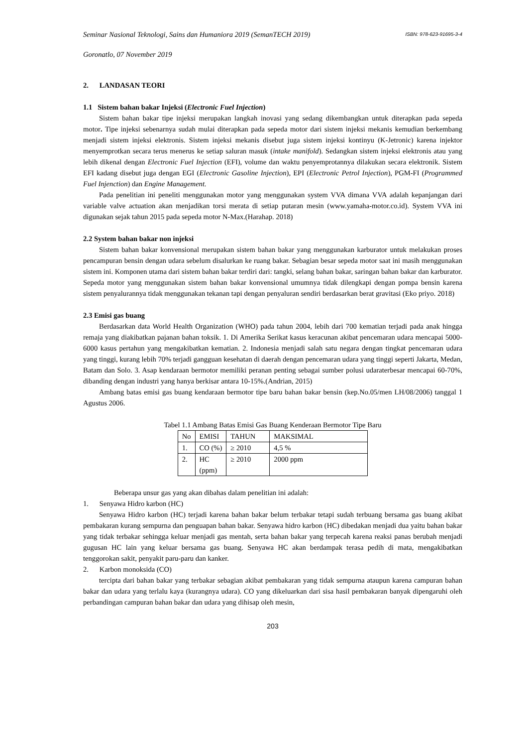Seminar Nasional Teknologi, Sains dan Humaniora 2019 (SemanTECH 2019) ISBN: 978-623-91695-3-4
Goronatlo, 07 November 2019
2. LANDASAN TEORI
1.1 Sistem bahan bakar Injeksi (Electronic Fuel Injection)
Sistem bahan bakar tipe injeksi merupakan langkah inovasi yang sedang dikembangkan untuk diterapkan pada sepeda motor. Tipe injeksi sebenarnya sudah mulai diterapkan pada sepeda motor dari sistem injeksi mekanis kemudian berkembang menjadi sistem injeksi elektronis. Sistem injeksi mekanis disebut juga sistem injeksi kontinyu (K-Jetronic) karena injektor menyemprotkan secara terus menerus ke setiap saluran masuk (intake manifold). Sedangkan sistem injeksi elektronis atau yang lebih dikenal dengan Electronic Fuel Injection (EFI), volume dan waktu penyemprotannya dilakukan secara elektronik. Sistem EFI kadang disebut juga dengan EGI (Electronic Gasoline Injection), EPI (Electronic Petrol Injection), PGM-FI (Programmed Fuel Injenction) dan Engine Management.
Pada penelitian ini peneliti menggunakan motor yang menggunakan system VVA dimana VVA adalah kepanjangan dari variable valve actuation akan menjadikan torsi merata di setiap putaran mesin (www.yamaha-motor.co.id). System VVA ini digunakan sejak tahun 2015 pada sepeda motor N-Max.(Harahap. 2018)
2.2 System bahan bakar non injeksi
Sistem bahan bakar konvensional merupakan sistem bahan bakar yang menggunakan karburator untuk melakukan proses pencampuran bensin dengan udara sebelum disalurkan ke ruang bakar. Sebagian besar sepeda motor saat ini masih menggunakan sistem ini. Komponen utama dari sistem bahan bakar terdiri dari: tangki, selang bahan bakar, saringan bahan bakar dan karburator. Sepeda motor yang menggunakan sistem bahan bakar konvensional umumnya tidak dilengkapi dengan pompa bensin karena sistem penyalurannya tidak menggunakan tekanan tapi dengan penyaluran sendiri berdasarkan berat gravitasi (Eko priyo. 2018)
2.3 Emisi gas buang
Berdasarkan data World Health Organization (WHO) pada tahun 2004, lebih dari 700 kematian terjadi pada anak hingga remaja yang diakibatkan pajanan bahan toksik. 1. Di Amerika Serikat kasus keracunan akibat pencemaran udara mencapai 5000-6000 kasus pertahun yang mengakibatkan kematian. 2. Indonesia menjadi salah satu negara dengan tingkat pencemaran udara yang tinggi, kurang lebih 70% terjadi gangguan kesehatan di daerah dengan pencemaran udara yang tinggi seperti Jakarta, Medan, Batam dan Solo. 3. Asap kendaraan bermotor memiliki peranan penting sebagai sumber polusi udaraterbesar mencapai 60-70%, dibanding dengan industri yang hanya berkisar antara 10-15%.(Andrian, 2015)
Ambang batas emisi gas buang kendaraan bermotor tipe baru bahan bakar bensin (kep.No.05/men LH/08/2006) tanggal 1 Agustus 2006.
Tabel 1.1 Ambang Batas Emisi Gas Buang Kenderaan Bermotor Tipe Baru
| No | EMISI | TAHUN | MAKSIMAL |
| --- | --- | --- | --- |
| 1. | CO (%) | ≥ 2010 | 4,5 % |
| 2. | HC (ppm) | ≥ 2010 | 2000 ppm |
Beberapa unsur gas yang akan dibahas dalam penelitian ini adalah:
1. Senyawa Hidro karbon (HC)
Senyawa Hidro karbon (HC) terjadi karena bahan bakar belum terbakar tetapi sudah terbuang bersama gas buang akibat pembakaran kurang sempurna dan penguapan bahan bakar. Senyawa hidro karbon (HC) dibedakan menjadi dua yaitu bahan bakar yang tidak terbakar sehingga keluar menjadi gas mentah, serta bahan bakar yang terpecah karena reaksi panas berubah menjadi gugusan HC lain yang keluar bersama gas buang. Senyawa HC akan berdampak terasa pedih di mata, mengakibatkan tenggorokan sakit, penyakit paru-paru dan kanker.
2. Karbon monoksida (CO)
tercipta dari bahan bakar yang terbakar sebagian akibat pembakaran yang tidak sempurna ataupun karena campuran bahan bakar dan udara yang terlalu kaya (kurangnya udara). CO yang dikeluarkan dari sisa hasil pembakaran banyak dipengaruhi oleh perbandingan campuran bahan bakar dan udara yang dihisap oleh mesin,
203